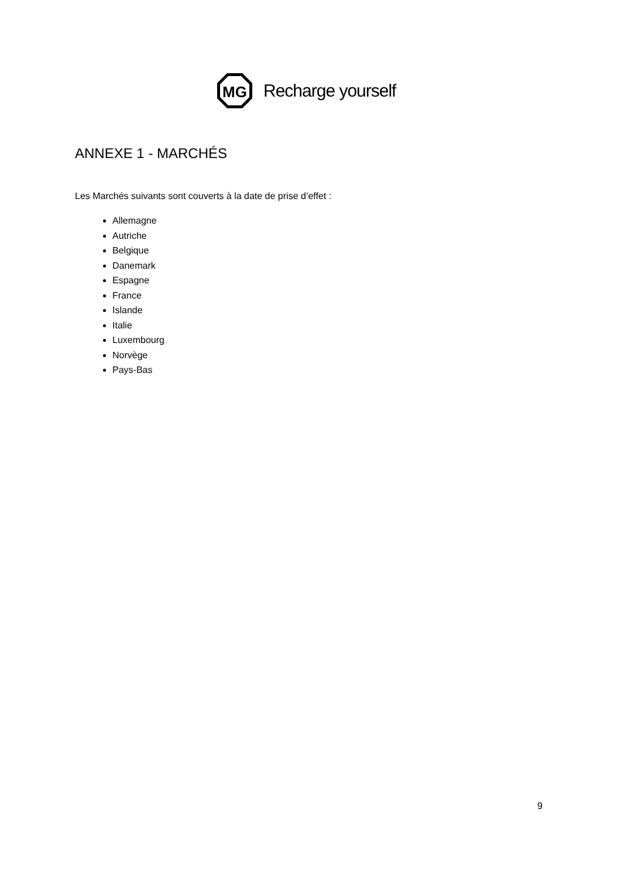MG
Recharge yourself
ANNEXE 1 - MARCHÉS
Les Marchés suivants sont couverts à la date de prise d’effet :
Allemagne
Autriche
Belgique
Danemark
Espagne
France
Islande
Italie
Luxembourg
Norvège
Pays-Bas
9